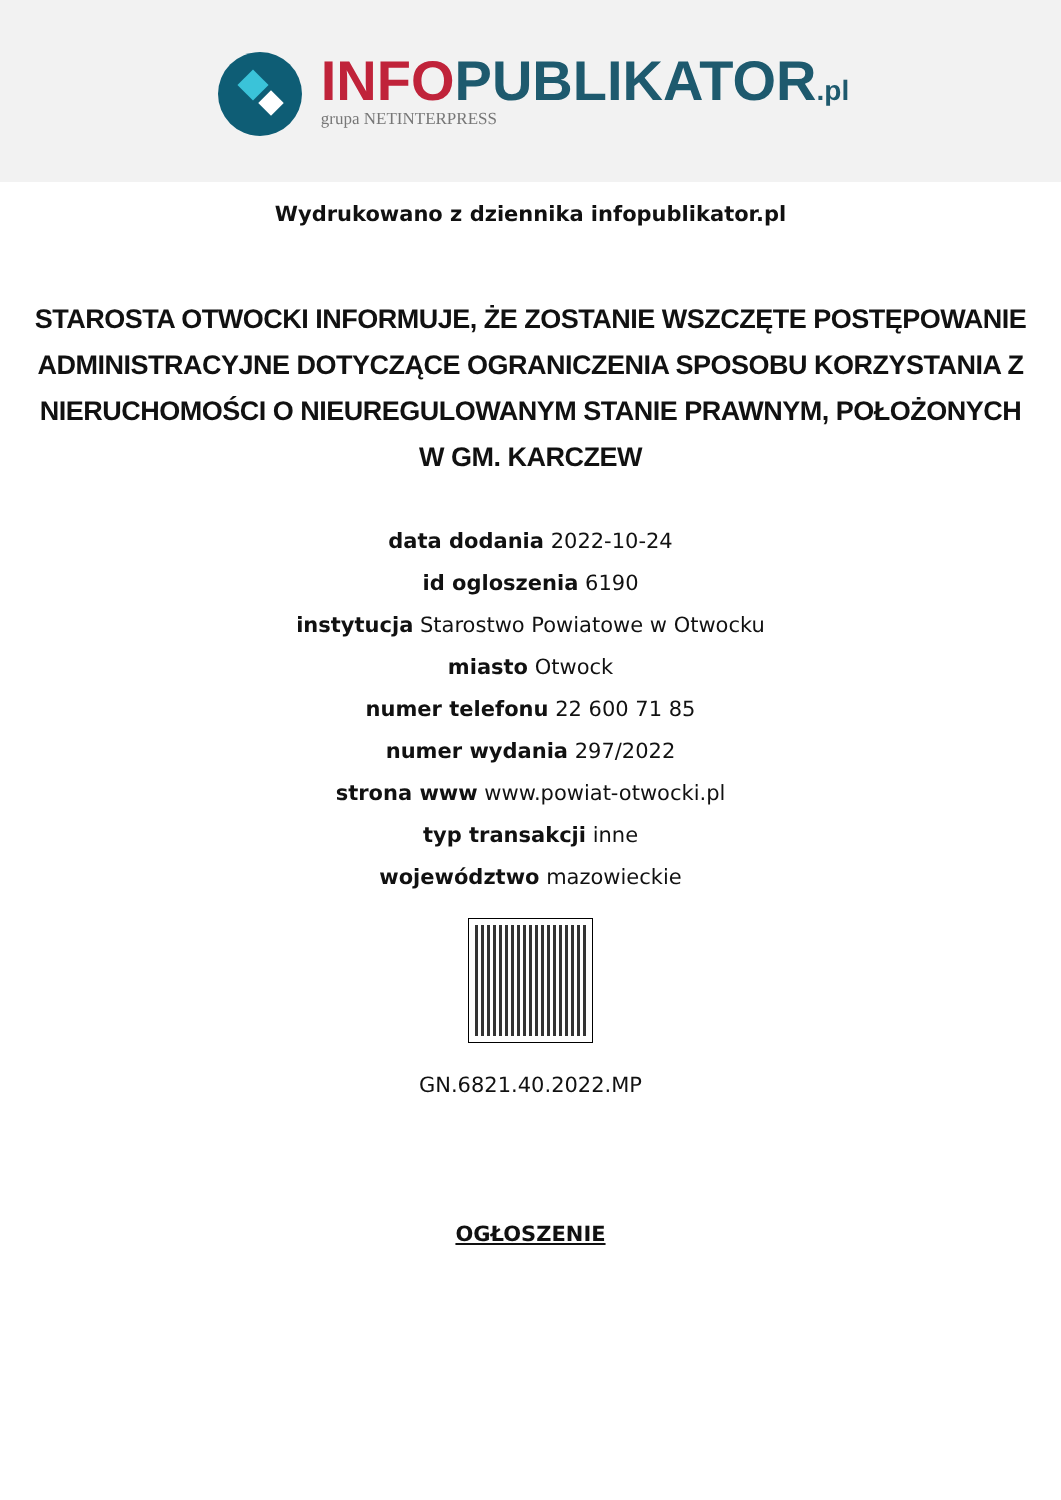INFO PUBLIKATOR.pl
grupa NETINTERPRESS
Wydrukowano z dziennika infopublikator.pl
STAROSTA OTWOCKI INFORMUJE, ŻE ZOSTANIE WSZCZĘTE POSTĘPOWANIE ADMINISTRACYJNE DOTYCZĄCE OGRANICZENIA SPOSOBU KORZYSTANIA Z NIERUCHOMOŚCI O NIEUREGULOWANYM STANIE PRAWNYM, POŁOŻONYCH W GM. KARCZEW
data dodania 2022-10-24
id ogloszenia 6190
instytucja Starostwo Powiatowe w Otwocku
miasto Otwock
numer telefonu 22 600 71 85
numer wydania 297/2022
strona www www.powiat-otwocki.pl
typ transakcji inne
województwo mazowieckie
GN.6821.40.2022.MP
OGŁOSZENIE